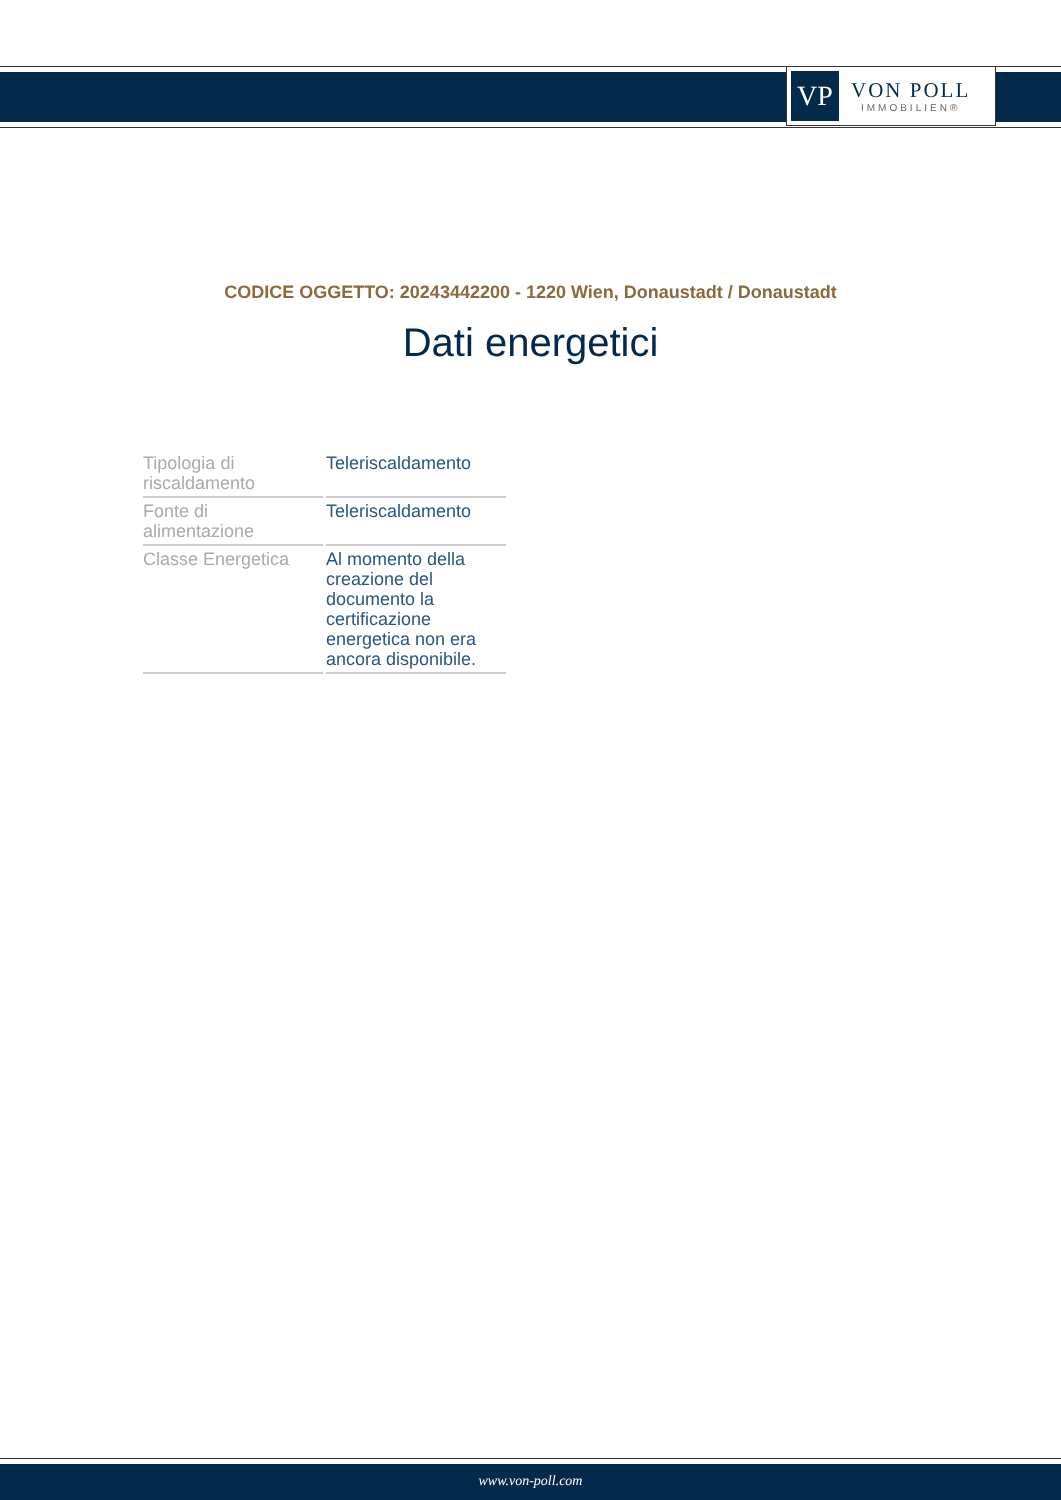VP
VON POLL
IMMOBILIEN®
CODICE OGGETTO: 20243442200 - 1220 Wien, Donaustadt / Donaustadt
Dati energetici
| Tipologia di riscaldamento | Teleriscaldamento |
| Fonte di alimentazione | Teleriscaldamento |
| Classe Energetica | Al momento della creazione del documento la certificazione energetica non era ancora disponibile. |
www.von-poll.com